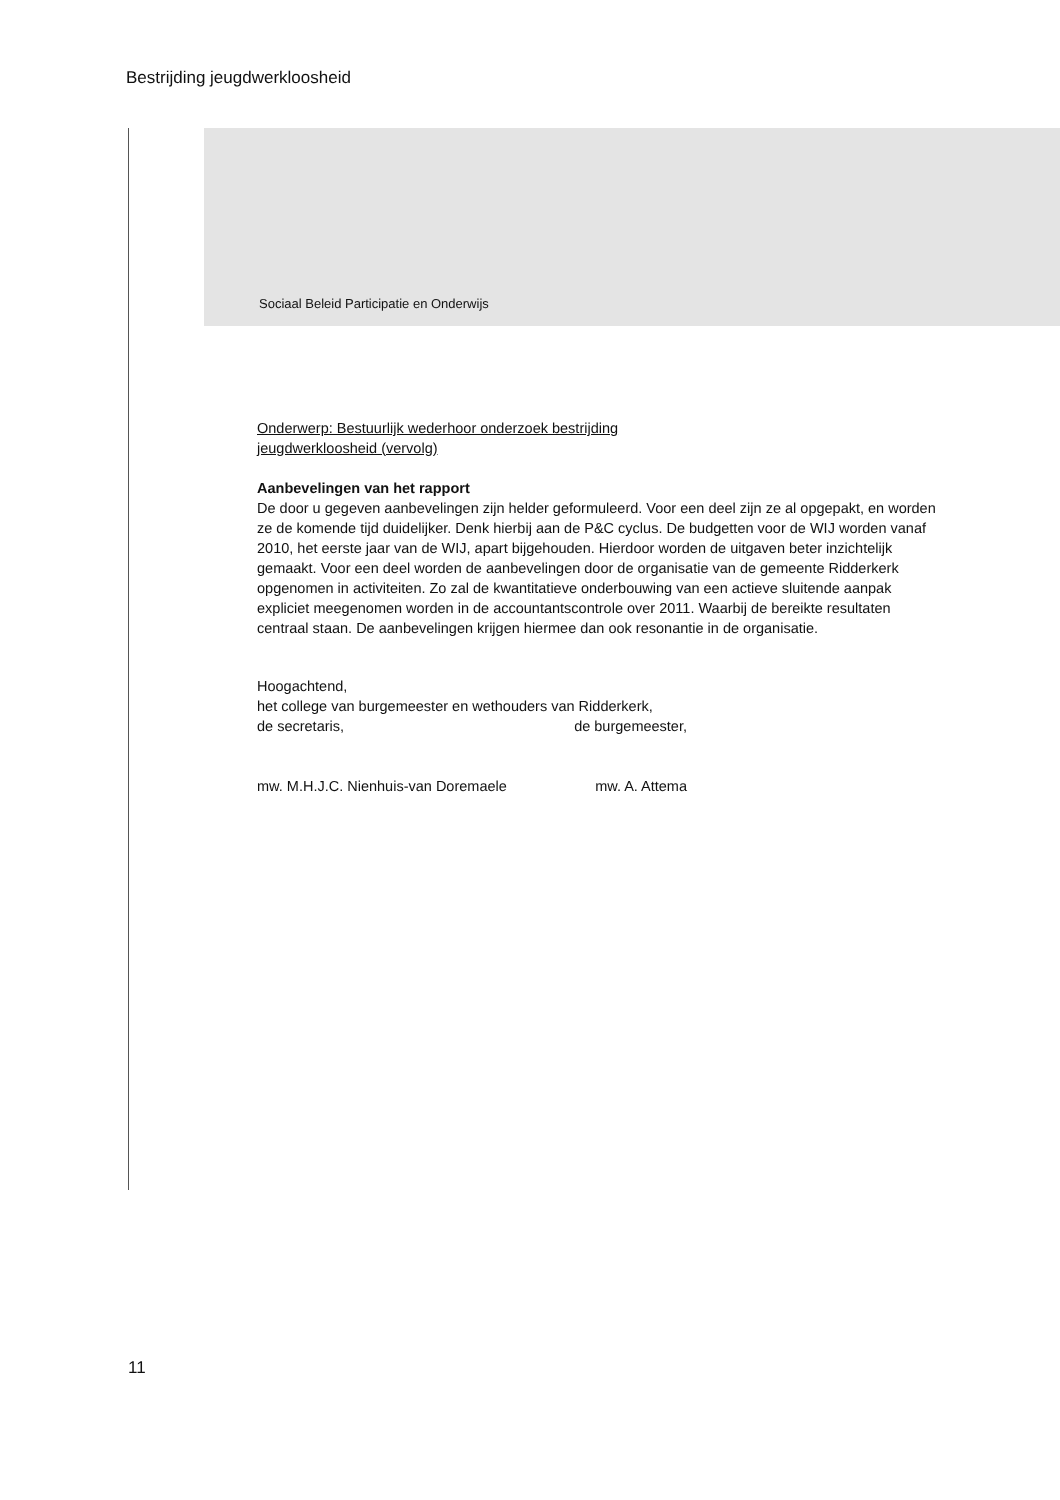Bestrijding jeugdwerkloosheid
Sociaal Beleid Participatie en Onderwijs
Onderwerp: Bestuurlijk wederhoor onderzoek bestrijding
jeugdwerkloosheid (vervolg)
Aanbevelingen van het rapport
De door u gegeven aanbevelingen zijn helder geformuleerd. Voor een deel zijn ze al opgepakt, en worden ze de komende tijd duidelijker. Denk hierbij aan de P&C cyclus. De budgetten voor de WIJ worden vanaf 2010, het eerste jaar van de WIJ, apart bijgehouden. Hierdoor worden de uitgaven beter inzichtelijk gemaakt. Voor een deel worden de aanbevelingen door de organisatie van de gemeente Ridderkerk opgenomen in activiteiten. Zo zal de kwantitatieve onderbouwing van een actieve sluitende aanpak expliciet meegenomen worden in de accountantscontrole over 2011. Waarbij de bereikte resultaten centraal staan. De aanbevelingen krijgen hiermee dan ook resonantie in de organisatie.
Hoogachtend,
het college van burgemeester en wethouders van Ridderkerk,
de secretaris, de burgemeester,
mw. M.H.J.C. Nienhuis-van Doremaele mw. A. Attema
11